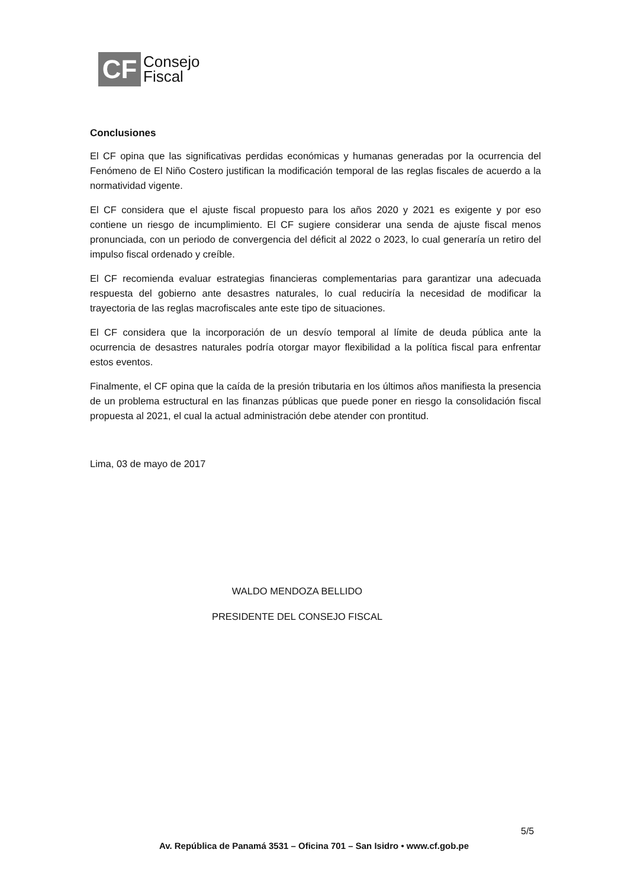CF
Consejo
Fiscal
Conclusiones
El CF opina que las significativas perdidas económicas y humanas generadas por la ocurrencia del Fenómeno de El Niño Costero justifican la modificación temporal de las reglas fiscales de acuerdo a la normatividad vigente.
El CF considera que el ajuste fiscal propuesto para los años 2020 y 2021 es exigente y por eso contiene un riesgo de incumplimiento. El CF sugiere considerar una senda de ajuste fiscal menos pronunciada, con un periodo de convergencia del déficit al 2022 o 2023, lo cual generaría un retiro del impulso fiscal ordenado y creíble.
El CF recomienda evaluar estrategias financieras complementarias para garantizar una adecuada respuesta del gobierno ante desastres naturales, lo cual reduciría la necesidad de modificar la trayectoria de las reglas macrofiscales ante este tipo de situaciones.
El CF considera que la incorporación de un desvío temporal al límite de deuda pública ante la ocurrencia de desastres naturales podría otorgar mayor flexibilidad a la política fiscal para enfrentar estos eventos.
Finalmente, el CF opina que la caída de la presión tributaria en los últimos años manifiesta la presencia de un problema estructural en las finanzas públicas que puede poner en riesgo la consolidación fiscal propuesta al 2021, el cual la actual administración debe atender con prontitud.
Lima, 03 de mayo de 2017
WALDO MENDOZA BELLIDO
PRESIDENTE DEL CONSEJO FISCAL
5/5
Av. República de Panamá 3531 – Oficina 701 – San Isidro • www.cf.gob.pe